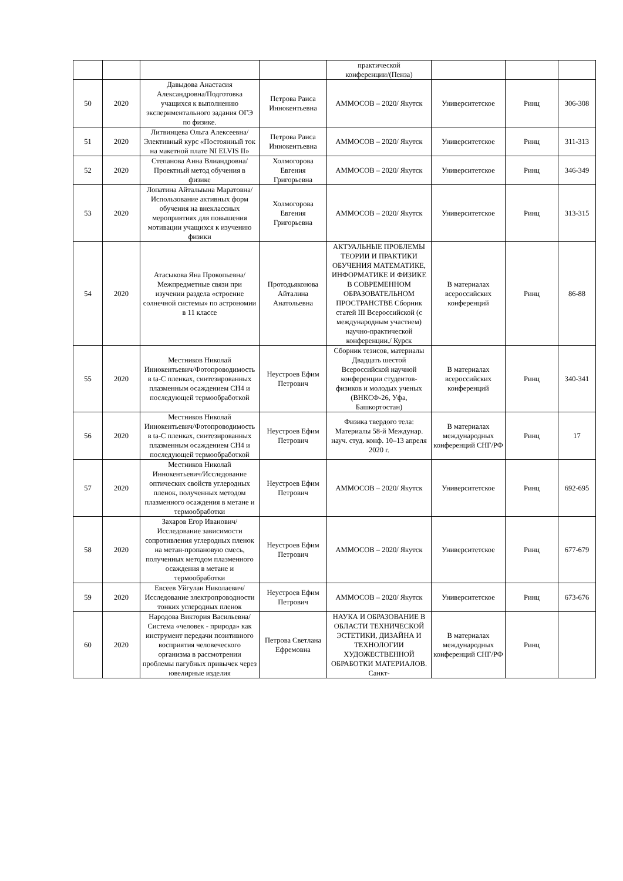| | | | | практической конференции/(Пенза) | | | |
| 50 | 2020 | Давыдова Анастасия Александровна/Подготовка учащихся к выполнению экспериментального задания ОГЭ по физике. | Петрова Раиса Иннокентьевна | АММОСОВ – 2020/ Якутск | Университетское | Ринц | 306-308 |
| 51 | 2020 | Литвинцева Ольга Алексеевна/ Элективный курс «Постоянный ток на макетной плате NI ELVIS II» | Петрова Раиса Иннокентьевна | АММОСОВ – 2020/ Якутск | Университетское | Ринц | 311-313 |
| 52 | 2020 | Степанова Анна Влиандровна/Проектный метод обучения в физике | Холмогорова Евгения Григорьевна | АММОСОВ – 2020/ Якутск | Университетское | Ринц | 346-349 |
| 53 | 2020 | Лопатина Айталыына Маратовна/Использование активных форм обучения на внеклассных мероприятиях для повышения мотивации учащихся к изучению физики | Холмогорова Евгения Григорьевна | АММОСОВ – 2020/ Якутск | Университетское | Ринц | 313-315 |
| 54 | 2020 | Атасыкова Яна Прокопьевна/Межпредметные связи при изучении раздела «строение солнечной системы» по астрономии в 11 классе | Протодьяконова Айталина Анатольевна | АКТУАЛЬНЫЕ ПРОБЛЕМЫ ТЕОРИИ И ПРАКТИКИ ОБУЧЕНИЯ МАТЕМАТИКЕ, ИНФОРМАТИКЕ И ФИЗИКЕ В СОВРЕМЕННОМ ОБРАЗОВАТЕЛЬНОМ ПРОСТРАНСТВЕ Сборник статей III Всероссийской (с международным участием) научно-практической конференции./ Курск | В материалах всероссийских конференций | Ринц | 86-88 |
| 55 | 2020 | Местников Николай Иннокентьевич/Фотопроводимость в ta-C пленках, синтезированных плазменным осаждением CH4 и последующей термообработкой | Неустроев Ефим Петрович | Сборник тезисов, материалы Двадцать шестой Всероссийской научной конференции студентов-физиков и молодых ученых (ВНКСФ-26, Уфа, Башкортостан) | В материалах всероссийских конференций | Ринц | 340-341 |
| 56 | 2020 | Местников Николай Иннокентьевич/Фотопроводимость в ta-C пленках, синтезированных плазменным осаждением CH4 и последующей термообработкой | Неустроев Ефим Петрович | Физика твердого тела: Материалы 58-й Междунар. науч. студ. конф. 10–13 апреля 2020 г. | В материалах международных конференций СНГ/РФ | Ринц | 17 |
| 57 | 2020 | Местников Николай Иннокентьевич/Исследование оптических свойств углеродных пленок, полученных методом плазменного осаждения в метане и термообработки | Неустроев Ефим Петрович | АММОСОВ – 2020/ Якутск | Университетское | Ринц | 692-695 |
| 58 | 2020 | Захаров Егор Иванович/Исследование зависимости сопротивления углеродных пленок на метан-пропановую смесь, полученных методом плазменного осаждения в метане и термообработки | Неустроев Ефим Петрович | АММОСОВ – 2020/ Якутск | Университетское | Ринц | 677-679 |
| 59 | 2020 | Евсеев Уйгулан Николаевич/Исследование электропроводности тонких углеродных пленок | Неустроев Ефим Петрович | АММОСОВ – 2020/ Якутск | Университетское | Ринц | 673-676 |
| 60 | 2020 | Народова Виктория Васильевна/ Система «человек - природа» как инструмент передачи позитивного восприятия человеческого организма в рассмотрении проблемы пагубных привычек через ювелирные изделия | Петрова Светлана Ефремовна | НАУКА И ОБРАЗОВАНИЕ В ОБЛАСТИ ТЕХНИЧЕСКОЙ ЭСТЕТИКИ, ДИЗАЙНА И ТЕХНОЛОГИИ ХУДОЖЕСТВЕННОЙ ОБРАБОТКИ МАТЕРИАЛОВ. Санкт- | В материалах международных конференций СНГ/РФ | Ринц | |